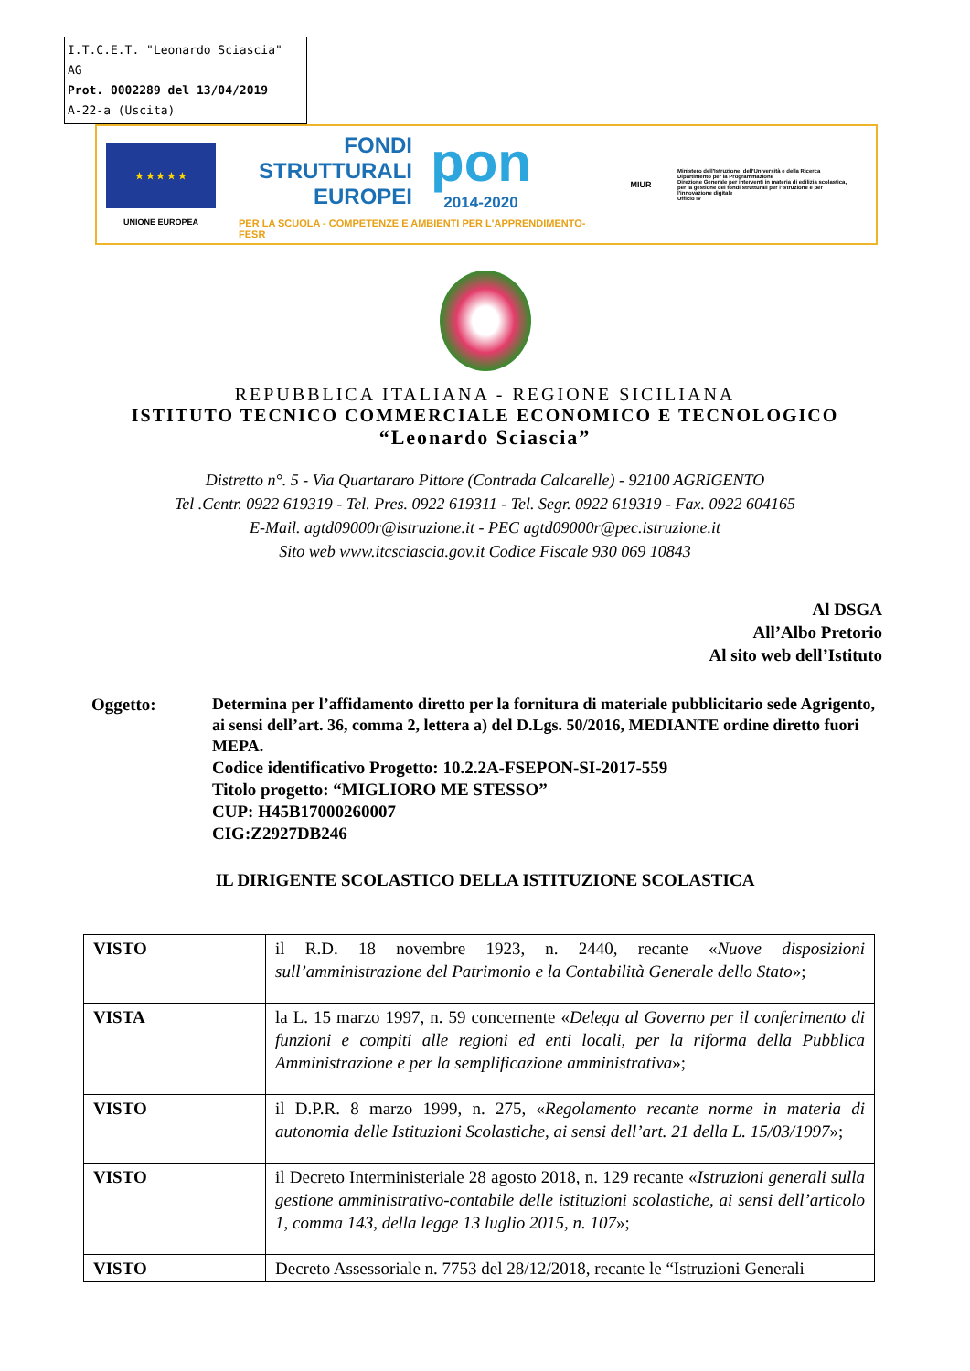I.T.C.E.T. "Leonardo Sciascia" AG
Prot. 0002289 del 13/04/2019
A-22-a (Uscita)
★ ★ ★ ★ ★
UNIONE EUROPEA
FONDI
STRUTTURALI
EUROPEI
pon
2014-2020
PER LA SCUOLA - COMPETENZE E AMBIENTI PER L'APPRENDIMENTO-FESR
MIUR
Ministero dell'Istruzione, dell'Università e della Ricerca
Dipartimento per la Programmazione
Direzione Generale per interventi in materia di edilizia scolastica, per la gestione dei fondi strutturali per l'istruzione e per l'innovazione digitale
Ufficio IV
REPUBBLICA ITALIANA - REGIONE SICILIANA
ISTITUTO TECNICO COMMERCIALE ECONOMICO E TECNOLOGICO
“Leonardo Sciascia”
Distretto n°. 5 - Via Quartararo Pittore (Contrada Calcarelle) - 92100 AGRIGENTO
Tel .Centr. 0922 619319 - Tel. Pres. 0922 619311 - Tel. Segr. 0922 619319 - Fax. 0922 604165
E-Mail. agtd09000r@istruzione.it - PEC agtd09000r@pec.istruzione.it
Sito web www.itcsciascia.gov.it Codice Fiscale 930 069 10843
Al DSGA
All’Albo Pretorio
Al sito web dell’Istituto
Oggetto: Determina per l’affidamento diretto per la fornitura di materiale pubblicitario sede Agrigento, ai sensi dell’art. 36, comma 2, lettera a) del D.Lgs. 50/2016, MEDIANTE ordine diretto fuori MEPA.
Codice identificativo Progetto: 10.2.2A-FSEPON-SI-2017-559
Titolo progetto: “MIGLIORO ME STESSO”
CUP: H45B17000260007
CIG:Z2927DB246
IL DIRIGENTE SCOLASTICO DELLA ISTITUZIONE SCOLASTICA
| VISTO | il R.D. 18 novembre 1923, n. 2440, recante « Nuove disposizioni sull’amministrazione del Patrimonio e la Contabilità Generale dello Stato »; |
| VISTA | la L. 15 marzo 1997, n. 59 concernente « Delega al Governo per il conferimento di funzioni e compiti alle regioni ed enti locali, per la riforma della Pubblica Amministrazione e per la semplificazione amministrativa »; |
| VISTO | il D.P.R. 8 marzo 1999, n. 275, « Regolamento recante norme in materia di autonomia delle Istituzioni Scolastiche, ai sensi dell’art. 21 della L. 15/03/1997 »; |
| VISTO | il Decreto Interministeriale 28 agosto 2018, n. 129 recante « Istruzioni generali sulla gestione amministrativo-contabile delle istituzioni scolastiche, ai sensi dell’articolo 1, comma 143, della legge 13 luglio 2015, n. 107 »; |
| VISTO | Decreto Assessoriale n. 7753 del 28/12/2018, recante le “Istruzioni Generali |